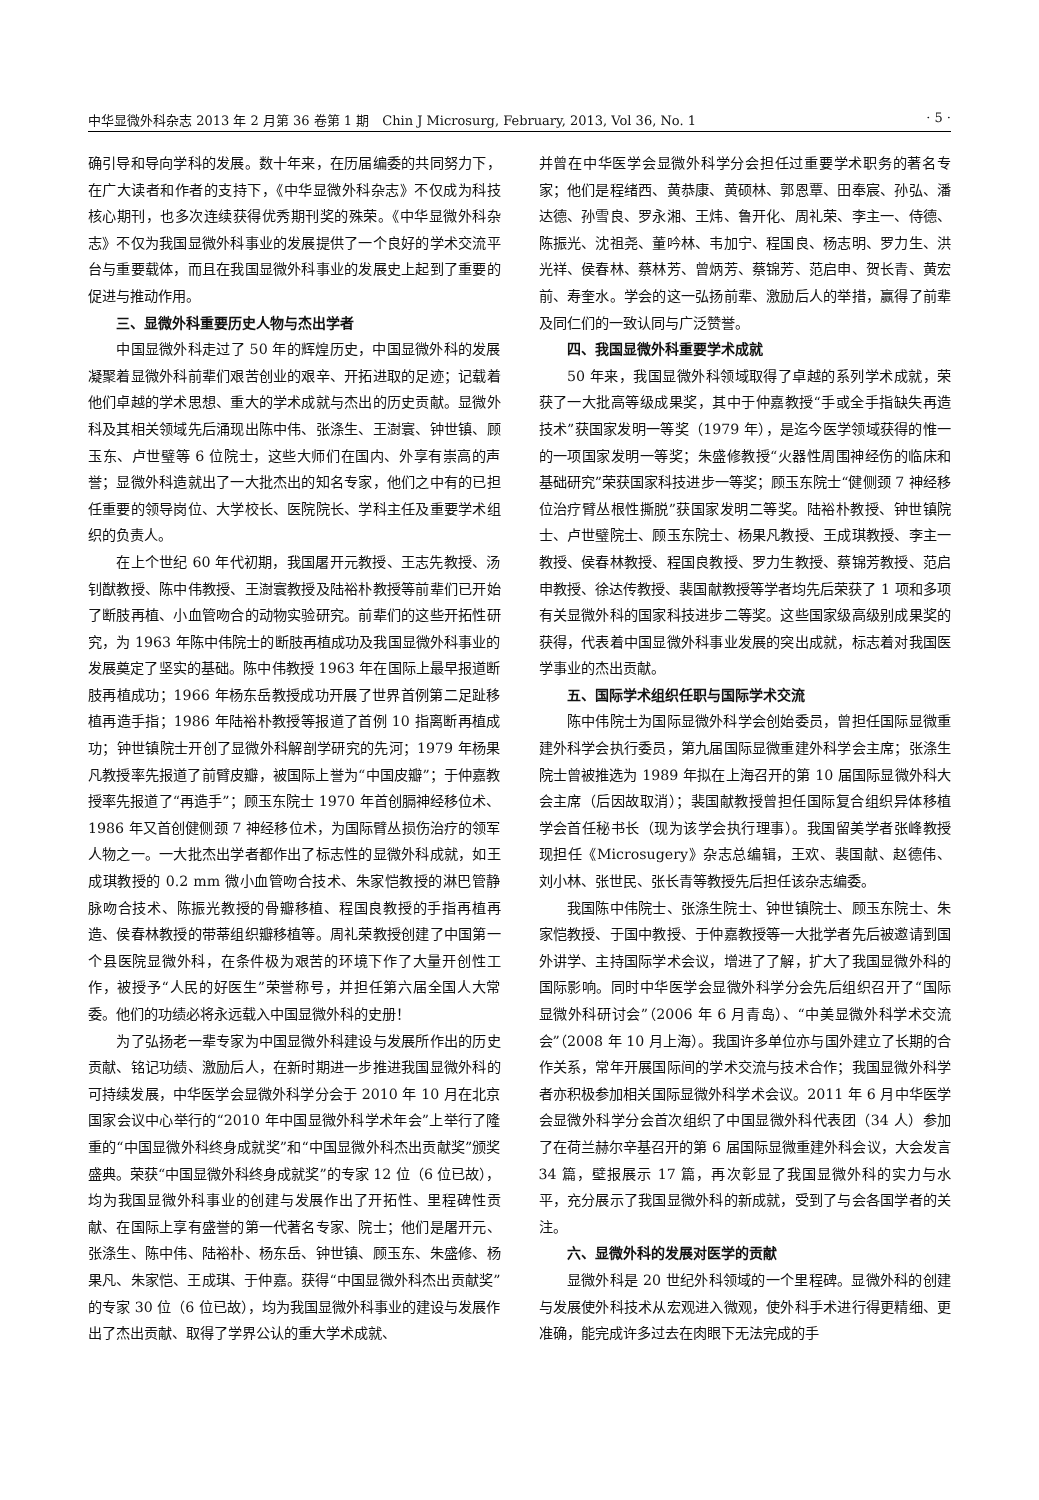中华显微外科杂志 2013 年 2 月第 36 卷第 1 期　Chin J Microsurg, February, 2013, Vol 36, No. 1 · 5 ·
确引导和导向学科的发展。数十年来，在历届编委的共同努力下，在广大读者和作者的支持下，《中华显微外科杂志》不仅成为科技核心期刊，也多次连续获得优秀期刊奖的殊荣。《中华显微外科杂志》不仅为我国显微外科事业的发展提供了一个良好的学术交流平台与重要载体，而且在我国显微外科事业的发展史上起到了重要的促进与推动作用。
三、显微外科重要历史人物与杰出学者
中国显微外科走过了 50 年的辉煌历史，中国显微外科的发展凝聚着显微外科前辈们艰苦创业的艰辛、开拓进取的足迹；记载着他们卓越的学术思想、重大的学术成就与杰出的历史贡献。显微外科及其相关领域先后涌现出陈中伟、张涤生、王澍寰、钟世镇、顾玉东、卢世璧等 6 位院士，这些大师们在国内、外享有崇高的声誉；显微外科造就出了一大批杰出的知名专家，他们之中有的已担任重要的领导岗位、大学校长、医院院长、学科主任及重要学术组织的负责人。
在上个世纪 60 年代初期，我国屠开元教授、王志先教授、汤钊猷教授、陈中伟教授、王澍寰教授及陆裕朴教授等前辈们已开始了断肢再植、小血管吻合的动物实验研究。前辈们的这些开拓性研究，为 1963 年陈中伟院士的断肢再植成功及我国显微外科事业的发展奠定了坚实的基础。陈中伟教授 1963 年在国际上最早报道断肢再植成功；1966 年杨东岳教授成功开展了世界首例第二足趾移植再造手指；1986 年陆裕朴教授等报道了首例 10 指离断再植成功；钟世镇院士开创了显微外科解剖学研究的先河；1979 年杨果凡教授率先报道了前臂皮瓣，被国际上誉为“中国皮瓣”；于仲嘉教授率先报道了“再造手”；顾玉东院士 1970 年首创膈神经移位术、1986 年又首创健侧颈 7 神经移位术，为国际臂丛损伤治疗的领军人物之一。一大批杰出学者都作出了标志性的显微外科成就，如王成琪教授的 0.2 mm 微小血管吻合技术、朱家恺教授的淋巴管静脉吻合技术、陈振光教授的骨瓣移植、程国良教授的手指再植再造、侯春林教授的带蒂组织瓣移植等。周礼荣教授创建了中国第一个县医院显微外科，在条件极为艰苦的环境下作了大量开创性工作，被授予“人民的好医生”荣誉称号，并担任第六届全国人大常委。他们的功绩必将永远载入中国显微外科的史册！
为了弘扬老一辈专家为中国显微外科建设与发展所作出的历史贡献、铭记功绩、激励后人，在新时期进一步推进我国显微外科的可持续发展，中华医学会显微外科学分会于 2010 年 10 月在北京国家会议中心举行的“2010 年中国显微外科学术年会”上举行了隆重的“中国显微外科终身成就奖”和“中国显微外科杰出贡献奖”颁奖盛典。荣获“中国显微外科终身成就奖”的专家 12 位（6 位已故），均为我国显微外科事业的创建与发展作出了开拓性、里程碑性贡献、在国际上享有盛誉的第一代著名专家、院士；他们是屠开元、张涤生、陈中伟、陆裕朴、杨东岳、钟世镇、顾玉东、朱盛修、杨果凡、朱家恺、王成琪、于仲嘉。获得“中国显微外科杰出贡献奖”的专家 30 位（6 位已故），均为我国显微外科事业的建设与发展作出了杰出贡献、取得了学界公认的重大学术成就、
并曾在中华医学会显微外科学分会担任过重要学术职务的著名专家；他们是程绪西、黄恭康、黄硕林、郭恩覃、田奉宸、孙弘、潘达德、孙雪良、罗永湘、王炜、鲁开化、周礼荣、李主一、侍德、陈振光、沈祖尧、董吟林、韦加宁、程国良、杨志明、罗力生、洪光祥、侯春林、蔡林芳、曾炳芳、蔡锦芳、范启申、贺长青、黄宏前、寿奎水。学会的这一弘扬前辈、激励后人的举措，赢得了前辈及同仁们的一致认同与广泛赞誉。
四、我国显微外科重要学术成就
50 年来，我国显微外科领域取得了卓越的系列学术成就，荣获了一大批高等级成果奖，其中于仲嘉教授“手或全手指缺失再造技术”获国家发明一等奖（1979 年），是迄今医学领域获得的惟一的一项国家发明一等奖；朱盛修教授“火器性周围神经伤的临床和基础研究”荣获国家科技进步一等奖；顾玉东院士“健侧颈 7 神经移位治疗臂丛根性撕脱”获国家发明二等奖。陆裕朴教授、钟世镇院士、卢世璧院士、顾玉东院士、杨果凡教授、王成琪教授、李主一教授、侯春林教授、程国良教授、罗力生教授、蔡锦芳教授、范启申教授、徐达传教授、裴国献教授等学者均先后荣获了 1 项和多项有关显微外科的国家科技进步二等奖。这些国家级高级别成果奖的获得，代表着中国显微外科事业发展的突出成就，标志着对我国医学事业的杰出贡献。
五、国际学术组织任职与国际学术交流
陈中伟院士为国际显微外科学会创始委员，曾担任国际显微重建外科学会执行委员，第九届国际显微重建外科学会主席；张涤生院士曾被推选为 1989 年拟在上海召开的第 10 届国际显微外科大会主席（后因故取消）；裴国献教授曾担任国际复合组织异体移植学会首任秘书长（现为该学会执行理事）。我国留美学者张峰教授现担任《Microsugery》杂志总编辑，王欢、裴国献、赵德伟、刘小林、张世民、张长青等教授先后担任该杂志编委。
我国陈中伟院士、张涤生院士、钟世镇院士、顾玉东院士、朱家恺教授、于国中教授、于仲嘉教授等一大批学者先后被邀请到国外讲学、主持国际学术会议，增进了了解，扩大了我国显微外科的国际影响。同时中华医学会显微外科学分会先后组织召开了“国际显微外科研讨会”（2006 年 6 月青岛）、“中美显微外科学术交流会”（2008 年 10 月上海）。我国许多单位亦与国外建立了长期的合作关系，常年开展国际间的学术交流与技术合作；我国显微外科学者亦积极参加相关国际显微外科学术会议。2011 年 6 月中华医学会显微外科学分会首次组织了中国显微外科代表团（34 人）参加了在荷兰赫尔辛基召开的第 6 届国际显微重建外科会议，大会发言 34 篇，壁报展示 17 篇，再次彰显了我国显微外科的实力与水平，充分展示了我国显微外科的新成就，受到了与会各国学者的关注。
六、显微外科的发展对医学的贡献
显微外科是 20 世纪外科领域的一个里程碑。显微外科的创建与发展使外科技术从宏观进入微观，使外科手术进行得更精细、更准确，能完成许多过去在肉眼下无法完成的手